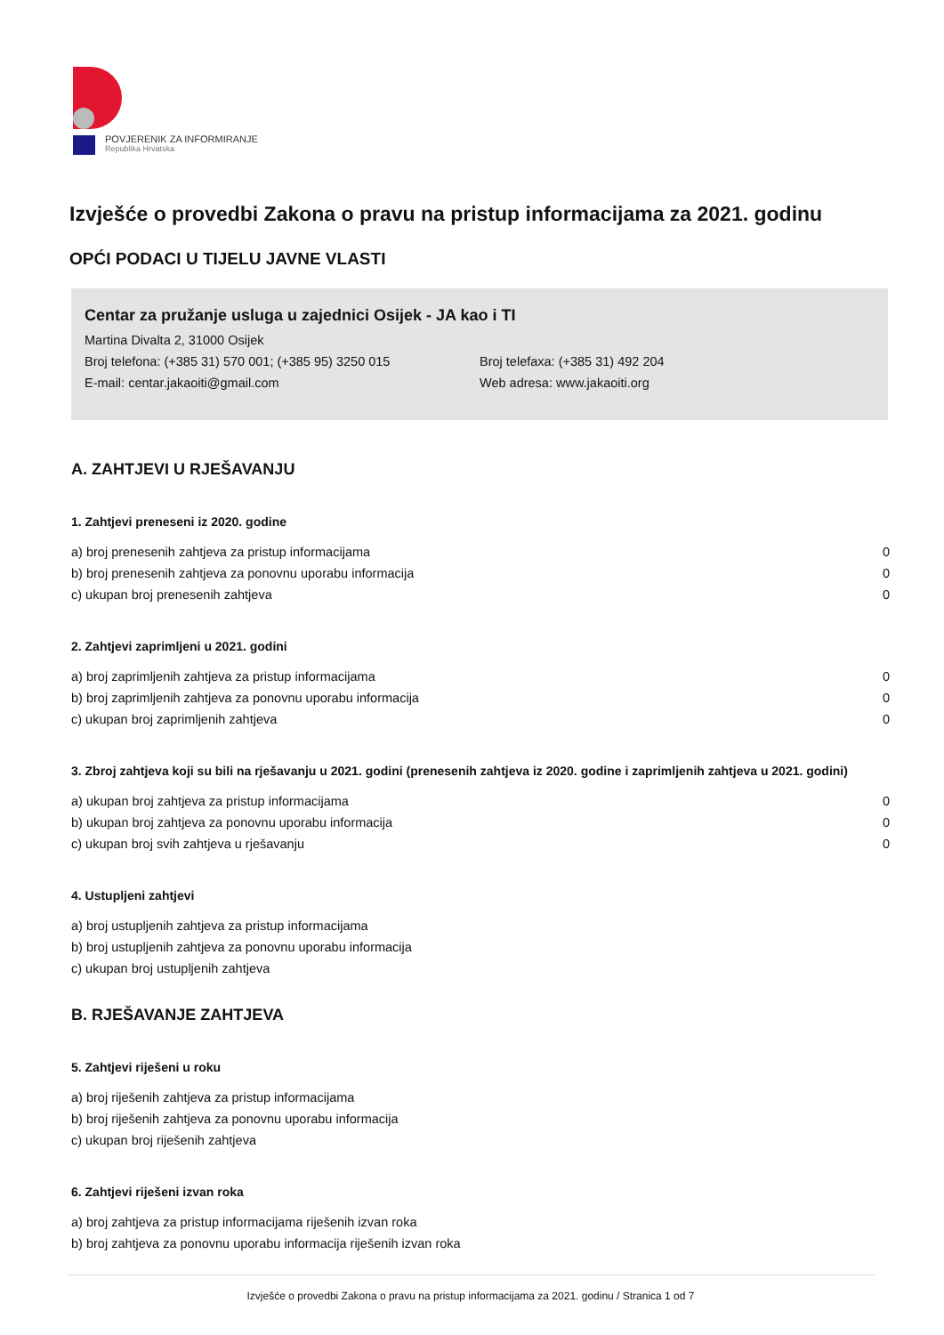POVJERENIK ZA INFORMIRANJE
Republika Hrvatska
Izvješće o provedbi Zakona o pravu na pristup informacijama za 2021. godinu
OPĆI PODACI U TIJELU JAVNE VLASTI
Centar za pružanje usluga u zajednici Osijek - JA kao i TI
Martina Divalta 2, 31000 Osijek
Broj telefona: (+385 31) 570 001; (+385 95) 3250 015 Broj telefaxa: (+385 31) 492 204
E-mail: centar.jakaoiti@gmail.com Web adresa: www.jakaoiti.org
A. ZAHTJEVI U RJEŠAVANJU
1. Zahtjevi preneseni iz 2020. godine
| a) broj prenesenih zahtjeva za pristup informacijama | 0 |
| b) broj prenesenih zahtjeva za ponovnu uporabu informacija | 0 |
| c) ukupan broj prenesenih zahtjeva | 0 |
2. Zahtjevi zaprimljeni u 2021. godini
| a) broj zaprimljenih zahtjeva za pristup informacijama | 0 |
| b) broj zaprimljenih zahtjeva za ponovnu uporabu informacija | 0 |
| c) ukupan broj zaprimljenih zahtjeva | 0 |
3. Zbroj zahtjeva koji su bili na rješavanju u 2021. godini (prenesenih zahtjeva iz 2020. godine i zaprimljenih zahtjeva u 2021. godini)
| a) ukupan broj zahtjeva za pristup informacijama | 0 |
| b) ukupan broj zahtjeva za ponovnu uporabu informacija | 0 |
| c) ukupan broj svih zahtjeva u rješavanju | 0 |
4. Ustupljeni zahtjevi
| a) broj ustupljenih zahtjeva za pristup informacijama | |
| b) broj ustupljenih zahtjeva za ponovnu uporabu informacija | |
| c) ukupan broj ustupljenih zahtjeva | |
B. RJEŠAVANJE ZAHTJEVA
5. Zahtjevi riješeni u roku
| a) broj riješenih zahtjeva za pristup informacijama | |
| b) broj riješenih zahtjeva za ponovnu uporabu informacija | |
| c) ukupan broj riješenih zahtjeva | |
6. Zahtjevi riješeni izvan roka
| a) broj zahtjeva za pristup informacijama riješenih izvan roka | |
| b) broj zahtjeva za ponovnu uporabu informacija riješenih izvan roka | |
Izvješće o provedbi Zakona o pravu na pristup informacijama za 2021. godinu / Stranica 1 od 7